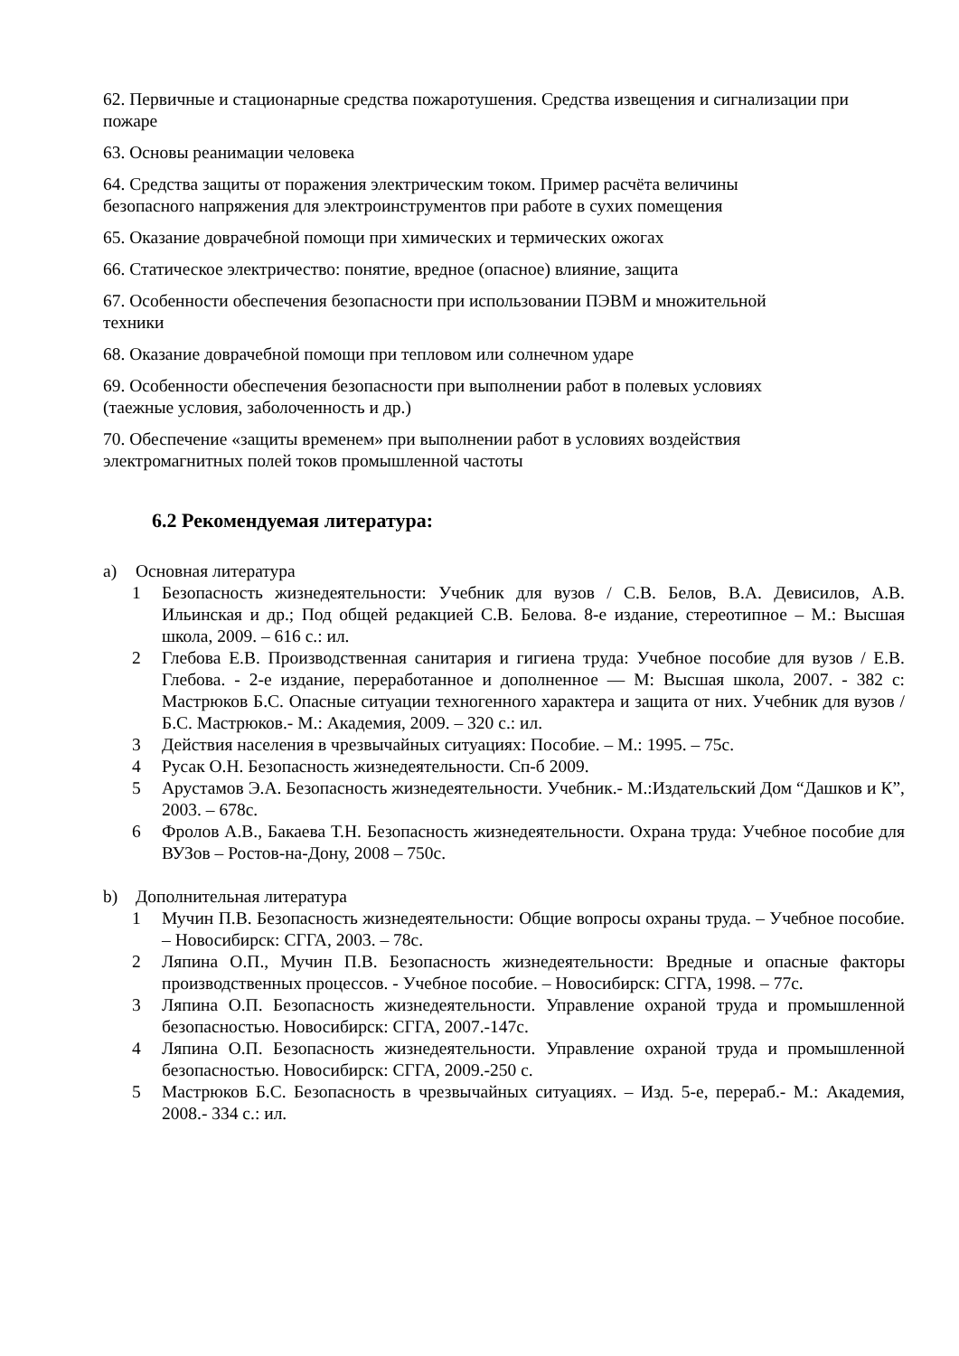62. Первичные и стационарные средства пожаротушения. Средства извещения и сигнализации при пожаре
63. Основы реанимации человека
64. Средства защиты от поражения электрическим током. Пример расчёта величины
безопасного напряжения для электроинструментов при работе в сухих помещения
65. Оказание доврачебной помощи при химических и термических ожогах
66. Статическое электричество: понятие, вредное (опасное) влияние, защита
67. Особенности обеспечения безопасности при использовании ПЭВМ и множительной
техники
68. Оказание доврачебной помощи при тепловом или солнечном ударе
69. Особенности обеспечения безопасности при выполнении работ в полевых условиях
(таежные условия, заболоченность и др.)
70. Обеспечение «защиты временем» при выполнении работ в условиях воздействия
электромагнитных полей токов промышленной частоты
6.2 Рекомендуемая литература:
a) Основная литература
1 Безопасность жизнедеятельности: Учебник для вузов / С.В. Белов, В.А. Девисилов, А.В. Ильинская и др.; Под общей редакцией С.В. Белова. 8-е издание, стереотипное – М.: Высшая школа, 2009. – 616 с.: ил.
2 Глебова Е.В. Производственная санитария и гигиена труда: Учебное пособие для вузов / Е.В. Глебова. - 2-е издание, переработанное и дополненное — М: Высшая школа, 2007. - 382 с: Мастрюков Б.С. Опасные ситуации техногенного характера и защита от них. Учебник для вузов / Б.С. Мастрюков.- М.: Академия, 2009. – 320 с.: ил.
3 Действия населения в чрезвычайных ситуациях: Пособие. – М.: 1995. – 75с.
4 Русак О.Н. Безопасность жизнедеятельности. Сп-б 2009.
5 Арустамов Э.А. Безопасность жизнедеятельности. Учебник.- М.:Издательский Дом “Дашков и К”, 2003. – 678с.
6 Фролов А.В., Бакаева Т.Н. Безопасность жизнедеятельности. Охрана труда: Учебное пособие для ВУЗов – Ростов-на-Дону, 2008 – 750с.
b) Дополнительная литература
1 Мучин П.В. Безопасность жизнедеятельности: Общие вопросы охраны труда. – Учебное пособие. – Новосибирск: СГГА, 2003. – 78с.
2 Ляпина О.П., Мучин П.В. Безопасность жизнедеятельности: Вредные и опасные факторы производственных процессов. - Учебное пособие. – Новосибирск: СГГА, 1998. – 77с.
3 Ляпина О.П. Безопасность жизнедеятельности. Управление охраной труда и промышленной безопасностью. Новосибирск: СГГА, 2007.-147с.
4 Ляпина О.П. Безопасность жизнедеятельности. Управление охраной труда и промышленной безопасностью. Новосибирск: СГГА, 2009.-250 с.
5 Мастрюков Б.С. Безопасность в чрезвычайных ситуациях. – Изд. 5-е, перераб.- М.: Академия, 2008.- 334 с.: ил.